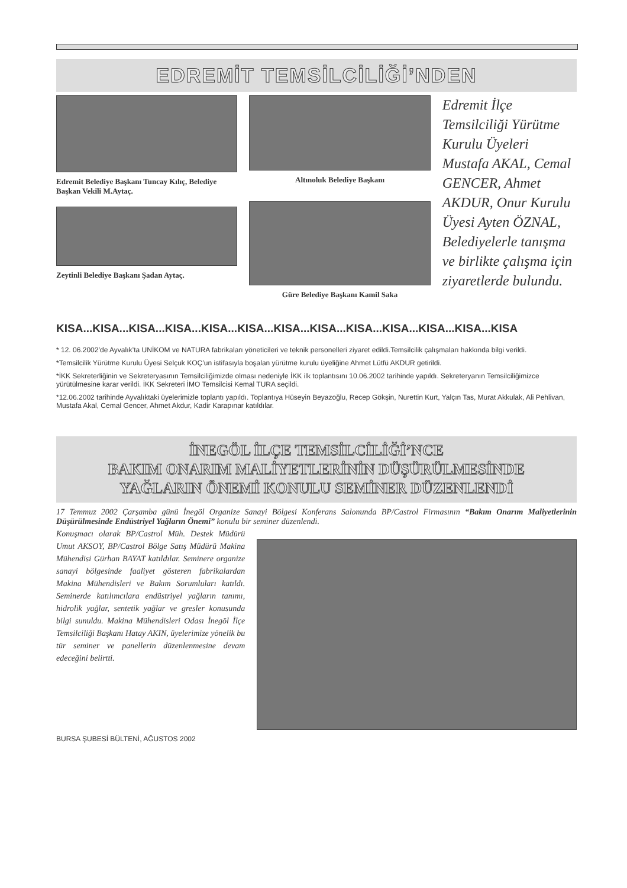EDREMİT TEMSİLCİLİĞİ’NDEN
Edremit Belediye Başkanı Tuncay Kılıç, Belediye Başkan Vekili M.Aytaç.
Zeytinli Belediye Başkanı Şadan Aytaç.
Altınoluk Belediye Başkanı
Güre Belediye Başkanı Kamil Saka
Edremit İlçe Temsilciliği Yürütme Kurulu Üyeleri Mustafa AKAL, Cemal GENCER, Ahmet AKDUR, Onur Kurulu Üyesi Ayten ÖZNAL, Belediyelerle tanışma ve birlikte çalışma için ziyaretlerde bulundu.
KISA...KISA...KISA...KISA...KISA...KISA...KISA...KISA...KISA...KISA...KISA...KISA...KISA
* 12. 06.2002’de Ayvalık’ta UNİKOM ve NATURA fabrikaları yöneticileri ve teknik personelleri ziyaret edildi.Temsilcilik çalışmaları hakkında bilgi verildi.
*Temsilcilik Yürütme Kurulu Üyesi Selçuk KOÇ’un istifasıyla boşalan yürütme kurulu üyeliğine Ahmet Lütfü AKDUR getirildi.
*İKK Sekreterliğinin ve Sekreteryasının Temsilciliğimizde olması nedeniyle İKK ilk toplantısını 10.06.2002 tarihinde yapıldı. Sekreteryanın Temsilciliğimizce yürütülmesine karar verildi. İKK Sekreteri İMO Temsilcisi Kemal TURA seçildi.
*12.06.2002 tarihinde Ayvalıktaki üyelerimizle toplantı yapıldı. Toplantıya Hüseyin Beyazoğlu, Recep Gökşin, Nurettin Kurt, Yalçın Tas, Murat Akkulak, Ali Pehlivan, Mustafa Akal, Cemal Gencer, Ahmet Akdur, Kadir Karapınar katıldılar.
İNEGÖL İLÇE TEMSİLCİLİĞİ’NCE
BAKIM ONARIM MALİYETLERİNİN DÜŞÜRÜLMESİNDE
YAĞLARIN ÖNEMİ KONULU SEMİNER DÜZENLENDİ
17 Temmuz 2002 Çarşamba günü İnegöl Organize Sanayi Bölgesi Konferans Salonunda BP/Castrol Firmasının “Bakım Onarım Maliyetlerinin Düşürülmesinde Endüstriyel Yağların Önemi” konulu bir seminer düzenlendi.
Konuşmacı olarak BP/Castrol Müh. Destek Müdürü Umut AKSOY, BP/Castrol Bölge Satış Müdürü Makina Mühendisi Gürhan BAYAT katıldılar. Seminere organize sanayi bölgesinde faaliyet gösteren fabrikalardan Makina Mühendisleri ve Bakım Sorumluları katıldı. Seminerde katılımcılara endüstriyel yağların tanımı, hidrolik yağlar, sentetik yağlar ve gresler konusunda bilgi sunuldu. Makina Mühendisleri Odası İnegöl İlçe Temsilciliği Başkanı Hatay AKIN, üyelerimize yönelik bu tür seminer ve panellerin düzenlenmesine devam edeceğini belirtti.
BURSA ŞUBESİ BÜLTENİ, AĞUSTOS 2002